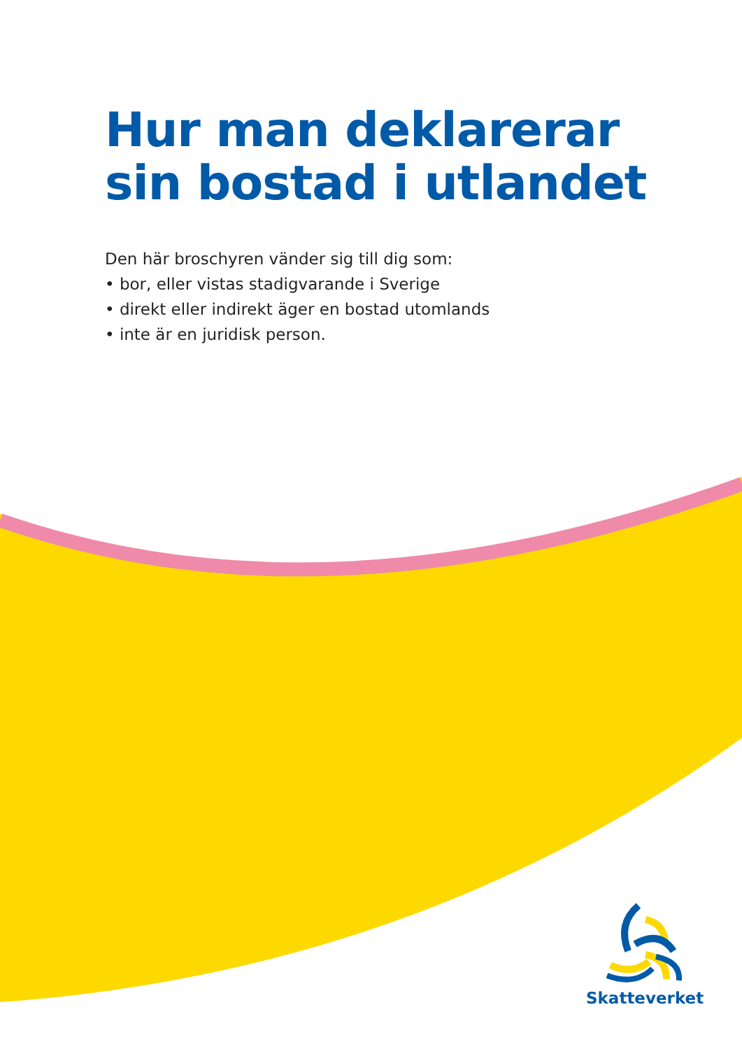Hur man deklarerar
sin bostad i utlandet
Den här broschyren vänder sig till dig som:
• bor, eller vistas stadigvarande i Sverige
• direkt eller indirekt äger en bostad utomlands
• inte är en juridisk person.
Skatteverket